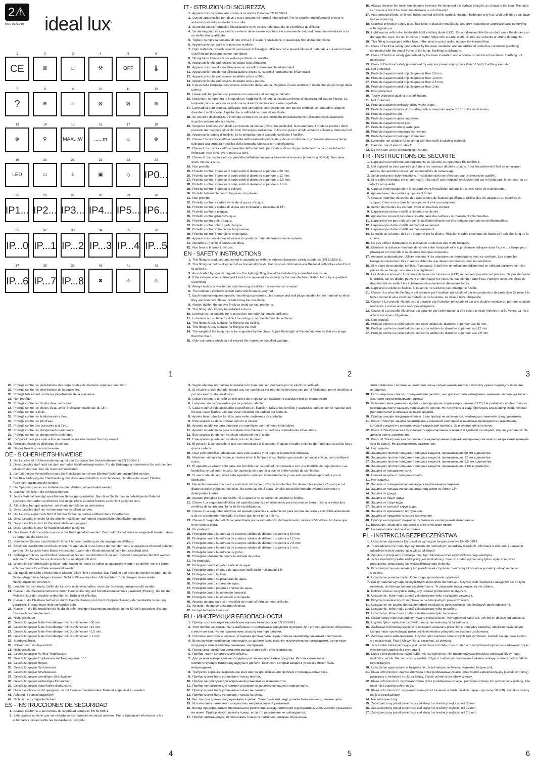2⚠
REV 07/01/19
ideal lux<sup>®</sup>
1
CE
2
⊠
3
☺
4
⚒
5
OFF
6
🌡
7
?
8
⊕
9
⌂
10
⊠
11
⊠
12
⊗
13
⊗
14
⚲
15
MAX...W
16
......m
17
☼
18
⊗
19
LED
20
▭
21
⏚
22
▣
23
◇
24
IP0...
25
IP1...
26
IP2...
27
IP3...
28
IP4...
29
IP5...
30
IP6...
31
IP...0
32
IP...1
33
IP...2
34
IP...3
35
IP...4
36
IP...5
37
IP...6
38
IP...7
39
IP...8
40
✖
41
⚠
42
⚠
1
IT - ISTRUZIONI DI SICUREZZA
1. Apparecchio conforme alle norme di sicurezza Europee EN 60 598-1.
2. Questo apparecchio non deve essere gettato nei normali rifiuti urbani. Per lo smaltimento informarsi presso le autorità locali sulle modalità di raccolta.
3. Secondo alcune normative l'installazione deve essere effettuata da un elettricista qualificato.
4. Se danneggiato il cavo elettrico esterno deve essere sostituito esclusivamente dal produttore, dal rivenditore o da un elettricista qualificato.
5. Togliere sempre la tensione di rete prima di iniziare l'installazione o qualunque tipo di manutenzione.
6. Apparecchio con parti che possono scottare.
7. Ogni materiale richiede specifici accessori di fissaggio. Utilizzare viti e tasselli idonei al materiale a cui vanno fissati. Quelli inclusi possono essere non idonei.
8. Stringi bene tutte le viti per evitare problemi di contatto.
9. Apparecchio che può essere installato solo all'interno.
10. Apparecchio non idoneo all'incasso su superfici normalmente infiammabili.
11. Apparecchio non idoneo all'installazione diretta su superfici normalmente infiammabili.
12. Apparecchio che può essere installato solo a soffitto.
13. Apparecchio che può essere installato solo a parete.
14. Il peso della lampada deve essere sostenuto dalla catena. Regolare il cavo elettrico in modo che sia più lungo della catena.
15. Usare solo lampadine con potenza non superiore al wattaggio indicato.
16. Mantenere sempre, tra la lampadina e l'oggetto illuminato, la distanza minima di sicurezza indicata nell'icona. La lampada può causare un incendio se la distanza minima non viene rispettata.
17. Lampadina auto protetta. Utilizzare solo lampadine contrassegnate con questo simbolo. Le lampadine alogene diventano molto calde. Aspetta che si raffreddino prima di sostituirle.
18. Se un vetro di sicurezza è incrinato o rotto deve essere sostituito immediatamente utilizzando esclusivamente ricambi conformi alle normative.
19. Sorgente luminosa con diodi a emissione luminosa (LED) non sostituibili. Non smontare il prodotto perché i diodi possono danneggiare gli occhi. Non immergere nell'acqua. Pulire con panno umido evitando solventi e detersivi forti.
20. Apparecchio dotato di fusibile. Se la lampada non si accende sostituire il fusibile.
21. Classe I Sicurezza elettrica garantita dall'isolamento principale e da un conduttore di protezione (messa a terra) collegato alla struttura metallica della lampada. Messa a terra obbligatoria.
22. Classe II Sicurezza elettrica garantita dall'isolamento principale e da un doppio isolamento o da un isolamento rinforzato. Non deve avere messa a terra.
23. Classe III Sicurezza elettrica garantita dall'alimentazione a bassissima tensione (inferiore a 50 Volt). Non deve avere messa a terra.
24. Non protetto.
25. Protetto contro l'ingresso di corpi solidi di diametro superiore a 50 mm.
26. Protetto contro l'ingresso di corpi solidi di diametro superiore a 12 mm.
27. Protetto contro l'ingresso di corpi solidi di diametro superiore a 2,5 mm.
28. Protetto contro l'ingresso di corpi solidi di diametro superiore a 1 mm.
29. Protetto contro l'ingresso di polvere.
30. Protetto totalmente contro l'ingresso di polvere.
31. Non protetto.
32. Protetto contro la caduta verticale di gocce d'acqua.
33. Protetto contro la caduta di acqua con inclinazione massima di 15º.
34. Protetto contro la pioggia.
35. Protetto contro spruzzi d'acqua.
36. Protetto contro getti d'acqua.
37. Protetto contro potenti getti d'acqua.
38. Protetto contro l'immersione temporanea.
39. Protetto contro l'immersione prolungata.
40. Apparecchio non idoneo ad essere ricoperto di materiale termicamente isolante.
41. Attenzione, rischio di scossa elettrica.
42. Non fissare la fonte luminosa.
EN - SAFETY INSTRUCTIONS
1. This fitting is produced and tested in accordance with the strictest European safety standards (EN 60.598-1).
2. This fitting cannot be disposed of as household waste. For disposal information ask the local authorities about how to collect it.
3. As indicated by specific regulations, the lighting fitting should be installed by a qualified electrician.
4. If the external wire is damaged it has to be replaced exclusively by the manufacturer, distributor or by a qualified electrician.
5. Always isolate power before commencing installation, maintenance or repair.
6. The luminaire contains certain parts which can be very hot.
7. Each material requires specific mounting accessories. Use screws and wall plugs suitable for the material to which they are fastened. Those included may be unsuitable.
8. Always tighten the screws firmly to avoid contact problems.
9. This fitting should only be installed indoors.
10. Luminaires not suitable for recessed on normally flammable surfaces.
11. Luminaire not suitable for direct mounting on normal flammable surfaces.
12. This fitting is only suitable for fixing to the ceiling.
13. This fitting is only suitable for fixing to the wall.
14. The weight of the lamp has to be supported by the chain. Adjust the length of the electric wire so that it is longer than the chain.
15. Only use lamps which do not exceed the maximum specified wattage.
2
16. Always observe the minimum distance between the lamp and the surface being lit, as shown in the icon. The lamp can cause a fire if the minimum distance is not observed.
17. Auto-protected bulb. Only use bulbs marked with this symbol. Halogen bulbs get very hot. Wait until they cool down before replacing.
18. Cracked or broken safety glass has to be replaced immediately. Use only manufcturer approved parts complying with regulations.
19. Light source with not-substitutable light emitting diode (LED). Do not disassemble the product since the diodes can damage the eyes. Do not immerse in water. Wipe with a damp cloth. Do not use solvents or strong detergents.
20. This fitting is equipped with a fuse. If the lamp is out of order, replace the internal fuse.
21. Class I Electrical safety guaranteed by the main insulation and an additional protective conductor (earthing) connected with the metal frame of the lamp. Earthing is obligatory.
22. Class II Electrical safety guaranteed by the main insulation and a double or reinforced insulation. Earthing not necessary.
23. Class III Electrical safety guaranteed by very low power supply (less than 50 Volt). Earthing excluded.
24. Not protected.
25. Protected against solid objects greater than 50 mm.
26. Protected against solid objects greater than 12 mm.
27. Protected against solid objects greater than 2,5 mm.
28. Protected against solid objects greater than 1mm.
29. Dust protected.
30. Totally protected against dust infiltration.
31. Not protected.
32. Protected against vertically falling water drops.
33. Protected against water drops falling with a maximum angle of 15° to the vertical axis.
34. Protected against rain.
35. Protected against splashing water.
36. Protected against water jets.
37. Protected against strong water jets.
38. Protected against temporary immersion.
39. Protected against prolonged immersion.
40. Luminaire not suitable for covering with thermally insulating material.
41. Caution, risk of electric shock.
42. Do not stare at the operating light source.
FR - INSTRUCTIONS DE SÉCURITÉ
1. L'appareil est conforme aux règlements de sécurité européennes EN 60 598-1.
2. Cet appareil ne peut pas etre jeté dans les normaux déchets urbains. Pour l'écoulement il faut se renseigner auprès des autorités locaux sur les modalités de ramassage.
3. Selon certaines règlementations, l'installation doit etre effectuée par un électricien qualifié.
4. Si le cable électrique est endommagé, il faut qu'il soit remplacé exclusivement par le fabriquant, le vendeur ou un électricien qualifié.
5. Coupez systématiquement le courant avant l'installation ou tous les autres types de maintenance.
6. Appareil avec des parties qui peuvent brûler.
7. Chaque matériau nécessite des accessoires de fixation spécifiques. Utiliser des vis adaptées au matériau du support. Ceux inclus dans la boite peuvent etre non adaptées.
8. Serrer bien tuotes les vis pour éviter un mauvais contact.
9. L'appareil peut etre installé à l'interieur seulemnt.
10. Appareil ne pouvant pas être encastré dans des surfaces normalement inflammables.
11. L'appareil n'est pas indiqué pour l'instasllation directe sur des surfaces normalement inflammables.
12. L'appareil peut etre installé au plafond seulement.
13. L'appareil peut etre installé au mur seulement.
14. Le poids de la lampe doit etre supporté par la chaine. Réguler le cable électrique de facon qu'il soit plus long de la chaine.
15. Ne pas utiliser d'ampoules de puissance au-dessus des watts indiqués.
16. Maintenir la distance minimale de sûreté entre l'ampoule et le sujet illuminé indiquée dans l'icone. La lampe peut provoquer un incendie si la distance n'est pas respectée.
17. Ampoule autoprotégée. Utiliser seulement les ampoules contremarquées avec ce symbole. Les ampoules halogènes deviennen très chaudes. Attendre que deviennent froides pour les remplacer.
18. Si le verre de protéction est fissuré ou cassé, il doit étre remplacé immédiatement en utilisant exclusivement les pièces de rechange conformes à la législation.
19. Les diodes à emission lumineuse de la source lumineuse (LED) ne peuvent pas etre remplacées. Ne pas démonter le produit, car les diodes peuvent endommager les yeux. Ne pas plonger dans l'eau. Nettoyer avec une pièce de drap humide en evitant les substances dissolvantes et détersives fortes.
20. L'appareil est doté de fusible. Si la lampe ne s'allume pas, changer le fusible.
21. Classe I La sécurité électrique est garantie par l'isolation principale et par un conducteur de protection (la mise à la terre) connecté al la structure métallique de la lampe. La mise à terre obligatoire.
22. Classe II La sécurité électrique est garantie par l'isolation principale et par une double isolation ou par une isolation renforcée. La mise à terre n'est pas obligatoire.
23. Classe III La sécurité électrique est garantie par l'alimentation à très basse tension (inferieure à 50 Volts). La mise à terre n'est pas obligatoire.
24. Non protégé.
25. Protégé contre les pénétrations des cops solides de diamètre supérieur aux 50 mm.
26. Protégé contre les pénétrations des corps solides de diamètre supérieur aux 12 mm.
27. Protégé contre les pénétrations des corps solides de diamètre supérieur aux 2,5 mm.
3
28. Protégé contre les pénétrations des corps soldes de diamètre supérieur aux 1mm.
29. Protégé contre les pénétrations de la poussière.
30. Protégé totalement contre les pénétrations de la poussière.
31. Non protégé.
32. Protégé contre les chutes d'eau verticales.
33. Protégé contre les chutes d'eau avec l'inclinaison maximale de 15°.
34. Protégé contre la pluie.
35. Protégé contre les éclaboussures d'eau.
36. Protégé contre les jets d'eau.
37. Protégé contre des puissants jest d'eau.
38. Protégé contre les plongements temporairs.
39. Protégé contre les plongements prolongés.
40. L'appareil n'est pas apte à être recouvert de matériel isolant thermiquement.
41. Attention, risque de décharge électrique.
42. Ne pas fixer la source lumineuse.
DE - SICHERHEITSHINWEISE
1. Die Leuchte ist in Übereinstimmung mit den Europäischen Sicherheitsnormen EN 60 598-1.
2. Diese Leuchte darf nicht mit dem normalen Abfall entsorgt weden. Für die Entsorgung informieren Sie sich bei den lokalen Behörden über die Sammelmodalitäten.
3. Gemäß einiger Vorschriften muss die Installation von einem Elektro-Fachmann ausgeführt werden.
4. Bei Beschädigung der Elektroleitung darf diese ausschließlich vom Hersteller, Händler oder einem Elektro-Fachmann ausgetauscht werden.
5. Die Spannung muss vor Installation oder Wartung abgeschaltet werden.
6. Leuchte mit Teilen, die erhitzen können.
7. Jedes Material benötigt spezifischen Befestigungszubehör. Benutzen Sie für das zu befestigende Material geeignete Schrauben und Dübel. Der mitgelieferte Zubehör könnte auch nicht geeignet sein.
8. Alle Schrauben gut anziehen, um Kontaktprobleme zu vermeiden.
9. Diese Leuchte darf nur in Innenräumen installiert werden.
10. Die Leuchte eignet sich NICHT für den Einbau in normal entflammbare Oberflächen.
11. Diese Leuchte ist nicht für die direkte Installation auf normal entzündliche Oberflächen geeignet.
12. Diese Leuchte ist nur für Deckeninstallation geeignet.
13. Diese Leuchte ist nur für Wandinstallation geeignet.
14. Das Gewicht der Leuchte muss von der Kette gehalten werden. Das Elektrokabel muss so eingestellt werden, dass es länger als die Kette ist.
15. Verwenden Sie nur Leuchtmittel mit nicht höherer Leistung als die angegeben Wattage.
16. Zwischen Leuchtmittel und beleuchteten Gegenstand muss immer der von der Ikone angegebene Abstand gehalten werden. Die Leuchte kann Brand verursachen, wenn der Mindestabstand nicht berücksichtigt wird.
17. Selbstgeschütztes Leuchtmittel. Verwenden Sie nur Leuchtmittel mit diesem Symbol. Halogenleuchtmittel werden sehr warm. Warten Sie vor Austausch bis sie abgekühlt sind.
18. Wenn ein Sicherheitsglas gerissen oder kaputt ist, muss es sofort ausgetauscht werden; es dürfen nur der Norm entsprechende Ersatzteile verwendet werden.
19. Lichtquelle mit Licht-emittierenden Dioden (LED) nicht ersetzbar. Das Produkt darf nicht demontiert werden, da die Dioden Augen beschädigen können. Nicht in Wasser tauchen. Mit feuchtem Tuch reinigen, keine starke Reinigungsmittel benutzen.
20. Leuchte mit Sicherung. Sollte die Leuchte nicht einschalten, muss die Sicherung ausgetauscht werden.
21. Klasse I: die Elektrosicherheit ist durch Hauptisolierung und Schutzleiteranschluss garantiert (Erdung), der mit der Metallstruktur der Leuchte verbunden ist. Erdung ist pflichtig.
22. Klasse II: die Elektrosicherheit ist durch Hauptisolierung und durch Doppelisolierung oder verstärkte Isolierung garantiert. Erdung muss nicht vorhanden sein.
23. Klasse III: die Elektrosicherheit ist durch sehr niedrigen Spannungsanschluss (unter 50 Volt) garantiert. Erdung muss nicht vorhanden sein.
24. Nicht geschützt.
25. Geschützt gegen feste Fremdkörper mit Durchmesser >50 mm.
26. Geschützt gegen feste Fremdkörper mit Durchmesser >12 mm.
27. Geschützt gegen feste Fremdkörper mit Durchmesser >2,5 mm.
28. Geschützt gegen feste Fremdkörper mit Durchmesser > 1 mm.
29. Staubgeschützt.
30. Vollkommen staubgeschützt.
31. Nicht geschützt.
32. Geschützt gegen Vertikal-Tropfwasser.
33. Geschützt gegen Tropfwasser mit Neigung max. 15°.
34. Geschützt gegen Regen.
35. Geschützt gegen Spritzwasser.
36. Geschützt gegen Strahlwasser.
37. Geschützt gegen gewaltiges Strahlwasser.
38. Geschützt gegen zeitweiliges Eintauchen.
39. Geschützt gegen dauerhaftes Eintauchen.
40. Diese Leuchte ist nicht geeignet, um mit thermisch isolierendem Material abgedeckt zu werden.
41. Achtung, Stromschlaggefahr!
42. Nicht in die Lichtquelle blicken.
ES - INSTRUCCIONES DE SEGURIDAD
1. Aparato conforme a las normas de seguridad europeos EN 60 598-1.
2. Este aparato no tiene que ser echado en los normales rechazos urbanos. Por la liquidación informarse a las autoridades locales sobre las modalidades recogida.
4
3. Según algunas normativas la instalacción tiene que ser efectuada por un electrico calificado.
4. Si el cable queda dañado, tendrá que ser cambiado por otro del mismo tipo solo por el fabricante, por el detallista o por una electricista cualificado.
5. Quitar siempre la tensión de red antes de empezar la instalación o cualquier tipo de manutención.
6. Lámpara con componentes que se pueden calentar.
7. Cada material pide accesorios especificos de fijacción. Utilizar los tornillos y arancelas idoneos con el material con los que estan fijados. Los que estan incluidos no podrian ser idoneos.
8. Aprieta bien todos los tornillos para evitar problemas de contacto.
9. Este aparato se debe instalar solo en el interior.
10. Aparato no idóneo para empotrar en superficies normalmente inflamables.
11. Aparato no adecuado para la instalacción directa en superficies normalmente inflamables.
12. Este aparato puede ser instalado solamente en el techo.
13. Este aparato puede ser instalado solo en la pared.
14. El peso de la lámpara tiene que ser sostenido por la cadena. Regular el cable eléctrico de modo que sea más largo que la cadena.
15. Usar solo bombillas adecuadas para este aparato y no superar la potencia indicada.
16. Mantener siempre la distancia minima entre la lámpara y los objetos que puedan provocar chispa, como refleja el icono.
17. El aparato es adapto solo para una bombilla con seguridad incorporada o con una bombilla de baja presion. Las bombillas se calientan mucho. Se aconseja de esperar a que se enfrien antes de cambiarlas.
18. Si una cristal de seguridad está agrietado cambielo inmediatamente y use solo recambios aprobados por el fabricante.
19. Naciente luminosa con diodos a emisión luminosa (LED) no sustituibles. No desmontes el producto porque los diodos pueden perjudicar los ojos. No sumerjas en el agua. Limpiar con paño húmedo evitando solventes y detergentes fuertes.
20. Aparato protegido por un fusible. Si el aparato no se enciende sostituir el fusible.
21. Classe I La seguridad eléctrica del aparato garantiza el aislamiento para la toma de tierra unido a la estructura metálica de la lámpara. Toma de tierra obligatoria.
22. Classe II La seguridad eléctrica del aparato garantiza el aislamiento para la toma de tierra y con doble aislamiento o de un aislamiento reforzado. No tiene que tener toma a tierra.
23. Classe III Seguridad eléctrica garantizada por la alimentación de baja tensión, inferior a 50 Voltios. No tiene que tener toma a tierra.
24. No protegido.
25. Protegido contra la entrada de cuerpos sòlidos de diàmetro superior a 50 mm.
26. Protegido contra la entrada de cuerpos sòlidos de diàmetro superior a 12 mm.
27. Protegido contra la entrada de cuerpos sòlidos de diàmetro superior a 2,5 mm.
28. Protegido contra la entrada de cuerpos sòlidos de diàmetro superior a 1 mm.
29. Protegido contra la entrada de polvo.
30. Protegido totalemente contra la entrada de polvo.
31. No protegido.
32. Protegido contra el goteo vertical de agua.
33. Protegido contro el goteo de agua con inclinación máxima de 15º.
34. Protegido contro la lluvia.
35. Protegido contro salpicaduras de agua.
36. Protegido contro chorros de agua.
37. Protegido contro potentes chorros de agua.
38. Protegido contra la inmersión temporal.
39. Protegido contra la inmersión prolongada.
40. Aparato no apto para ser revestido de material térmicamente aislante.
41. Atención, riesgo de descarga eléctrica.
42. No fijar la fuente luminosa.
RU - ИНСТРУКЦИЯ БЕЗОПАСНОСТИ
1. Прибор соответствует европейским нормам безопасности EN 60 598-1.
2. Этот прибор не должен быть выброшен с нормальным городским мусором. Для его переработки, обратитесь к местным властям по правильному способу его переработки.
3. Согласно некоторым нормам, установка должна быть осуществлена квалифицированным электриком.
4. Если электрический шнур повреждён, он должен быть заменён исключительно поставщиком, розничным продавцом или квалифицированным электриком.
5. Перед установкой или ремонтом всегда отключайте электропитание.
6. Прибор, части которого могут обжечь.
7. Для разных материалов необходимы различные крепёжные средства. Использовать только соответствующие материалу шурупы и дюбели. Комплект, который входит в упаковку может быть непригодным.
8. Требуется хорошее закрепление всех винтов для избежания проблем с проходимостью тока.
9. Прибор может быть установлен только внутри.
10. Прибор не пригоден для встроенной установки на поверхностях.
11. Прибор непригоден для прямой установки на воспламеняющиеся поверхности.
12. Прибор может быть установлен только на потолок.
13. Прибор может быть установлен только на стену.
14. Вес люстры должен поддерживаться цепью. Электрический шнур должен быть немного длиннее цепи.
15. Использовать лампочки с мощностью, непревышаемой указанной.
16. Всегда придерживаться минимального расстояния между лампочкой и декоративным элементом, указанного на иконе. Прибор может вызвать пожар, если это расстояние не соблюдается.
17. Прибор автозащищён. Использовать только те лампочки, которые обозначены
5
этим символом. Галогенные лампочки очень сильно накаливаются и поэтому нужно подождать пока они охладятся.
18. Если защитное стекло с трещиной или разбито, оно должно быть немедленно заменено, используя только зап.части соответствующие нормам.
19. Источник света данного изделия - светодиоды не подлежащие замене (LED). Не разбирать прибор, так как светодиоды могут вызвать повреждение зрения. Не погружать в воду. Протирать влажной тряпкой, избегая растворителей и сильных моющих средств.
20. Прибор снащён предохранителем. Если прибор не включается, необходимо заменить предохранитель.
21. Класс I Электро-защита гарантирована основной изоляцией и защитным проводником (заземление), который соедeнён с металлической структурой прибора. Заземление обязательное.
22. Класс II Электрическая безопасность гарантирована основной и двойной изоляцией, или же усиленной. Не должно иметь заземления.
23. Класс III Электрическая безопасность гарантирована подачей электроэнергии низкого напряжения (меньше чем 50 вольт). Не должно иметь заземления.
24. Нет защиты.
25. Защищено против попадания твёрдых веществ, превышающих 50 мм в диаметре.
26. Защищено против попадания твёрдых веществ, превышающих 12 мм в диаметре.
27. Защищено против попадания твёрдых веществ, превышающих 2,5 мм в диаметре.
28. Защищено против попадания твёрдых веществ, превышающих 1 мм в диаметре.
29. Защита от попадания пыли.
30. Полная защита от попадания пыли.
31. Нет защиты.
32. Защита от попадания капель воды в вертикальном падении.
33. Защита от попадания капель воды под углом не более 15º.
34. Защита от дождя.
35. Защита от брызг воды.
36. Защита от струи воды.
37. Защита от сильной струи воды.
38. Защита от временного погружения .
39. Защита от продолжительного погружения .
40. Прибор не подлежит покрытию термически изолируемым материалом.
41. Внимание, опасность поражения электрическим током.
42. Не закреплять световой источник.
PL - INSTRKCJA BEZPIECZEŃSTWA
1. Urządzenie odpowiada Europejskim wymogom bezpieczenstwa EN 60 598-1.
2. To urządzenie nie może byc wyrzucone do normalnych odpadków miejskich. Informacji o zbieraniu i usuwaniu odpadków należy zasięgnąć u władz lokalnych.
3. Zgodnie z przepisami instalacja musi być dokonana przez wykwalifikowanego elektryka.
4. Jeżeli zewnętrzny kabel elektryczny jest uszkodzony, musi on zostać wymieniony tylko i wyłącznie przez producenta, sprzedawcę lub wykwalifikowanego elektryka.
5. Przed rozpoczęciem instalacji lub jakiejkolwiek czynności związanej z konserwacją należy odciąć napięcie sieciowe.
6. Urządzenie posiada części, które mogą spowodować oparzenia.
7. Każdy materiał wymaga specyficznych akcesoriów do montażu. Używac śrub i nakrętek nadających się do typu materiału, do którego zostaną przytwierdzone. Te załączone mogą okazać się nie zdatne.
8. Dobrze ścisnac wszystkie śruby, aby uniknać problemów ze złączem.
9. Urządzenie, które może zostać zainstalowane tylko i wyłącznie wewnątrz.
10. Przyrząd niewłaściwy do montowania na łatwopalnych powierzchniach.
11. Urządzenie nie zdatne do bezpośredniej instalacji na powierzchniach nie będących ognio odpornymi.
12. Urządzenie, które może zostać zainstalowane tylko na suficie.
13. Urządzenie, które może zostać zainstalowane tylko na ścianie.
14. Ciężar lampy musi być podtrzymywany przez łańcuch. Wyregulować kabel tak, aby był on dłuższy od łańcucha.
15. Używać tylko i wyłącznie żarówek o mocy nie wiekszej niż ta zalecana.
16. Zachować minimalną bezpieczną odległość wskazaną przez ikonę pomiędzy żarówką i obiektem oświetlonym. Lampa może spowodować pożar, jeżeli minimalna odległość nie zostanie zachowana.
17. Żarówka samo zabezpieczona. Używać tylko żarówek oznaczonych tym symbolem. żarówki halogenowe bardzo się nagrzewają. Przed ich wymianą, zaczekać, aż ostygną.
18. Jeżeli szkło zabezpieczające jest uszkodzone lub zbite, musi zostać ono natychmiast wymienione używając części wymiennych zgodnych z wymogami.
19. Diody elektroluminescencyjne (LED) nie są wymienne. Nie rozmontowywac produktu, ponieważ diody mogą uszkodzić wzrok. Nie zanurzac w wodzie. Czyścić zwilżonym materiałem z włókna unikając chemicznych środków czyszczących.
20. Urządzenie wyposażone w bezpiecznik. Jezeli lampa nie świecić, wymienić bezpiecznik.
21. Klasa ochronności I zagwarantowana przez podstawowa izolacje i przewodnik zabezpieczający (zacisk ochronny) połączony z metalowa strukturą lampy. Zacisk ochronny jes obowiązkowy.
22. Klasa ochronności II zagwarantowana przez podstawowa izolacje i podwójna izolacje lub wzmocniona izolację. Nie musi mieć zacisku ochronnego.
23. Klasa ochronności III zagwarantowana przez zasilenie o bardzo niskim napięciu (poniżej 50 Volt). Zacisk ochronny nie jest obowiązkowy.
24. Nie zabezpieczony.
25. Zabezpieczony przed penetracją ciał stałych o średnicy większej niż 50 mm.
26. Zabezpieczony przed penetracją ciał stałych o średnicy większej niż 12 mm.
27. Zabezpieczony przed penetracją ciał stałych o średnicy większej niż 2,5 mm.
6